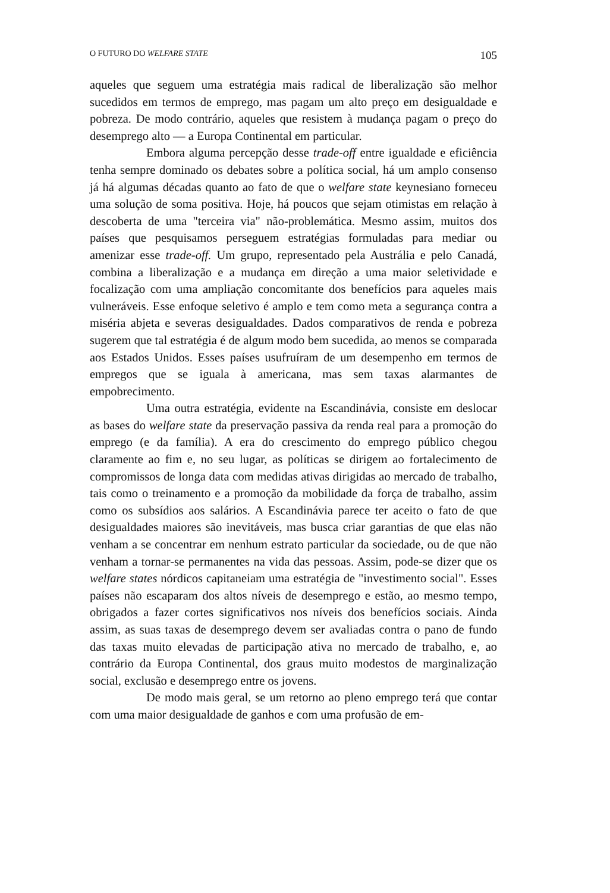O FUTURO DO WELFARE STATE 105
aqueles que seguem uma estratégia mais radical de liberalização são melhor sucedidos em termos de emprego, mas pagam um alto preço em desigualdade e pobreza. De modo contrário, aqueles que resistem à mudança pagam o preço do desemprego alto — a Europa Continental em particular.
Embora alguma percepção desse trade-off entre igualdade e eficiência tenha sempre dominado os debates sobre a política social, há um amplo consenso já há algumas décadas quanto ao fato de que o welfare state keynesiano forneceu uma solução de soma positiva. Hoje, há poucos que sejam otimistas em relação à descoberta de uma "terceira via" não-problemática. Mesmo assim, muitos dos países que pesquisamos perseguem estratégias formuladas para mediar ou amenizar esse trade-off. Um grupo, representado pela Austrália e pelo Canadá, combina a liberalização e a mudança em direção a uma maior seletividade e focalização com uma ampliação concomitante dos benefícios para aqueles mais vulneráveis. Esse enfoque seletivo é amplo e tem como meta a segurança contra a miséria abjeta e severas desigualdades. Dados comparativos de renda e pobreza sugerem que tal estratégia é de algum modo bem sucedida, ao menos se comparada aos Estados Unidos. Esses países usufruíram de um desempenho em termos de empregos que se iguala à americana, mas sem taxas alarmantes de empobrecimento.
Uma outra estratégia, evidente na Escandinávia, consiste em deslocar as bases do welfare state da preservação passiva da renda real para a promoção do emprego (e da família). A era do crescimento do emprego público chegou claramente ao fim e, no seu lugar, as políticas se dirigem ao fortalecimento de compromissos de longa data com medidas ativas dirigidas ao mercado de trabalho, tais como o treinamento e a promoção da mobilidade da força de trabalho, assim como os subsídios aos salários. A Escandinávia parece ter aceito o fato de que desigualdades maiores são inevitáveis, mas busca criar garantias de que elas não venham a se concentrar em nenhum estrato particular da sociedade, ou de que não venham a tornar-se permanentes na vida das pessoas. Assim, pode-se dizer que os welfare states nórdicos capitaneiam uma estratégia de "investimento social". Esses países não escaparam dos altos níveis de desemprego e estão, ao mesmo tempo, obrigados a fazer cortes significativos nos níveis dos benefícios sociais. Ainda assim, as suas taxas de desemprego devem ser avaliadas contra o pano de fundo das taxas muito elevadas de participação ativa no mercado de trabalho, e, ao contrário da Europa Continental, dos graus muito modestos de marginalização social, exclusão e desemprego entre os jovens.
De modo mais geral, se um retorno ao pleno emprego terá que contar com uma maior desigualdade de ganhos e com uma profusão de em-